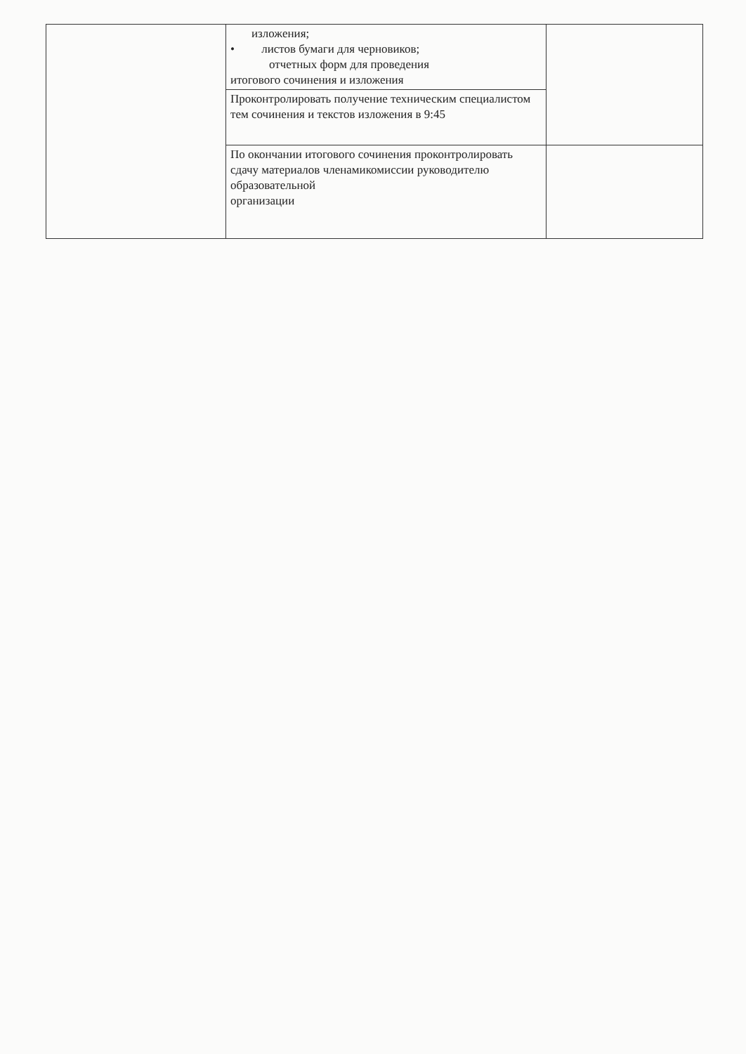| | изложения; • листов бумаги для черновиков; отчетных форм для проведения итогового сочинения и изложения | |
| | Проконтролировать получение техническим специалистом тем сочинения и текстов изложения в 9:45 | |
| | По окончании итогового сочинения проконтролировать сдачу материалов членамикомиссии руководителю образовательной организации | |